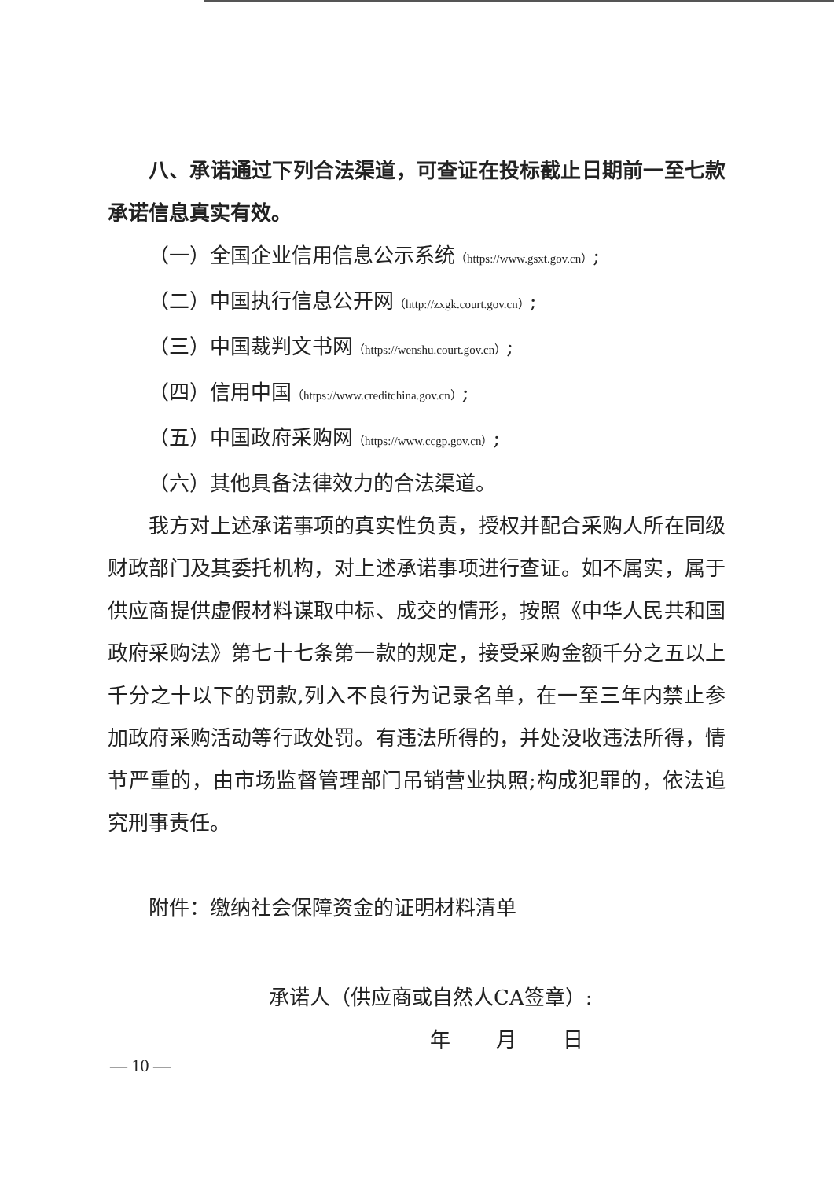八、承诺通过下列合法渠道，可查证在投标截止日期前一至七款承诺信息真实有效。
（一）全国企业信用信息公示系统（https://www.gsxt.gov.cn）;
（二）中国执行信息公开网（http://zxgk.court.gov.cn）;
（三）中国裁判文书网（https://wenshu.court.gov.cn）;
（四）信用中国（https://www.creditchina.gov.cn）;
（五）中国政府采购网（https://www.ccgp.gov.cn）;
（六）其他具备法律效力的合法渠道。
我方对上述承诺事项的真实性负责，授权并配合采购人所在同级财政部门及其委托机构，对上述承诺事项进行查证。如不属实，属于供应商提供虚假材料谋取中标、成交的情形，按照《中华人民共和国政府采购法》第七十七条第一款的规定，接受采购金额千分之五以上千分之十以下的罚款,列入不良行为记录名单，在一至三年内禁止参加政府采购活动等行政处罚。有违法所得的，并处没收违法所得，情节严重的，由市场监督管理部门吊销营业执照;构成犯罪的，依法追究刑事责任。
附件：缴纳社会保障资金的证明材料清单
承诺人（供应商或自然人CA签章）:
年 月 日
— 10 —